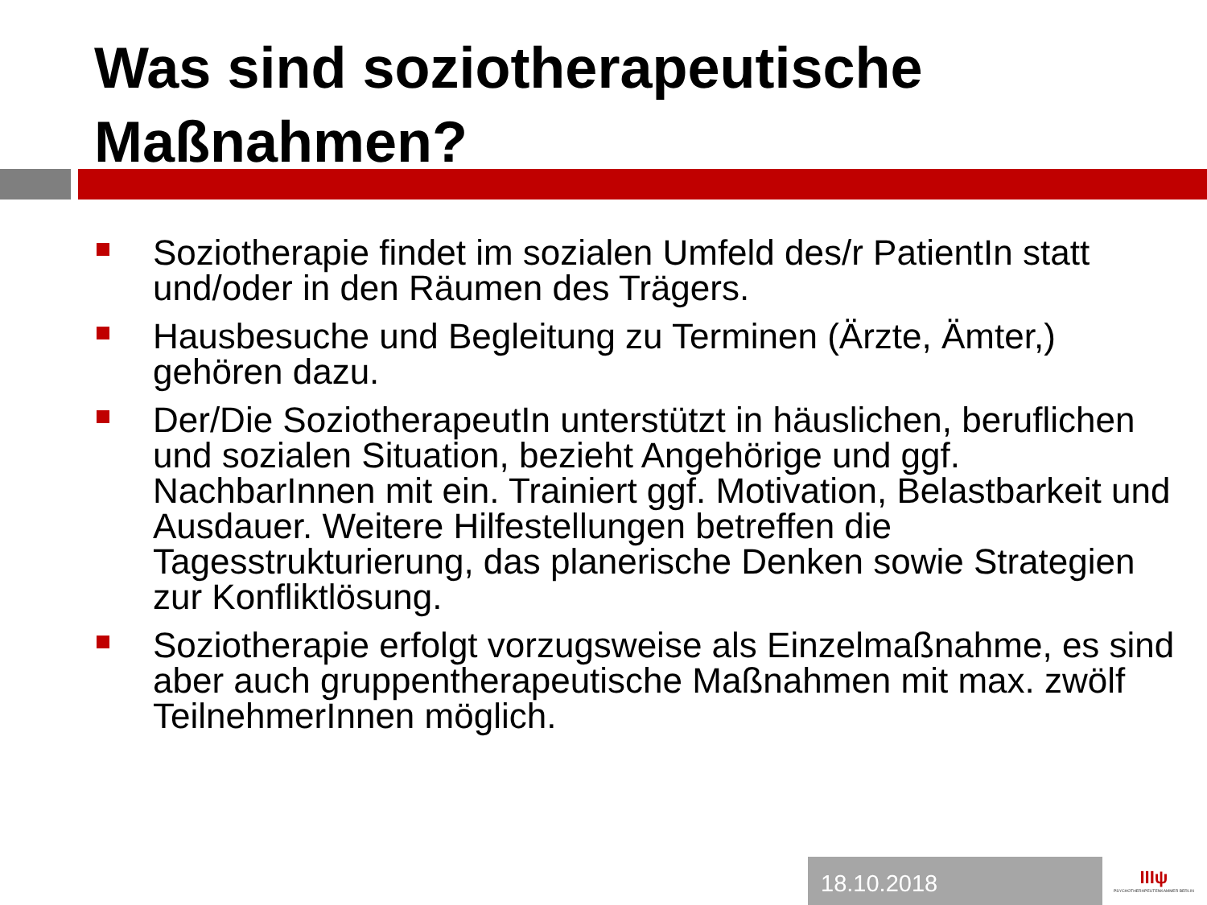Was sind soziotherapeutische Maßnahmen?
Soziotherapie findet im sozialen Umfeld des/r PatientIn statt und/oder in den Räumen des Trägers.
Hausbesuche und Begleitung zu Terminen (Ärzte, Ämter,) gehören dazu.
Der/Die SoziotherapeutIn unterstützt in häuslichen, beruflichen und sozialen Situation, bezieht Angehörige und ggf. NachbarInnen mit ein. Trainiert ggf. Motivation, Belastbarkeit und Ausdauer. Weitere Hilfestellungen betreffen die Tagesstrukturierung, das planerische Denken sowie Strategien zur Konfliktlösung.
Soziotherapie erfolgt vorzugsweise als Einzelmaßnahme, es sind aber auch gruppentherapeutische Maßnahmen mit max. zwölf TeilnehmerInnen möglich.
18.10.2018
ΙΙΙψ
PSYCHOTHERAPEUTENKAMMER BERLIN